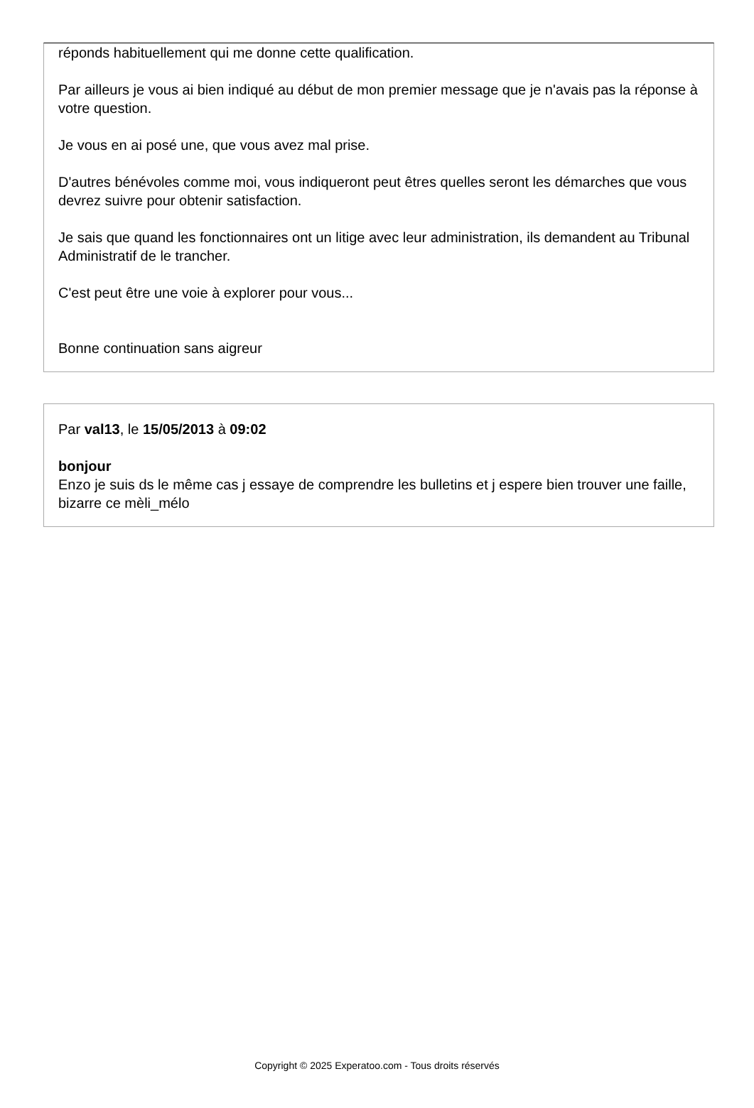réponds habituellement qui me donne cette qualification.
Par ailleurs je vous ai bien indiqué au début de mon premier message que je n'avais pas la réponse à votre question.
Je vous en ai posé une, que vous avez mal prise.
D'autres bénévoles comme moi, vous indiqueront peut êtres quelles seront les démarches que vous devrez suivre pour obtenir satisfaction.
Je sais que quand les fonctionnaires ont un litige avec leur administration, ils demandent au Tribunal Administratif de le trancher.
C'est peut être une voie à explorer pour vous...
Bonne continuation sans aigreur
Par val13, le 15/05/2013 à 09:02
bonjour
Enzo je suis ds le même cas j essaye de comprendre les bulletins et j espere bien trouver une faille, bizarre ce mèli_mélo
Copyright © 2025 Experatoo.com - Tous droits réservés